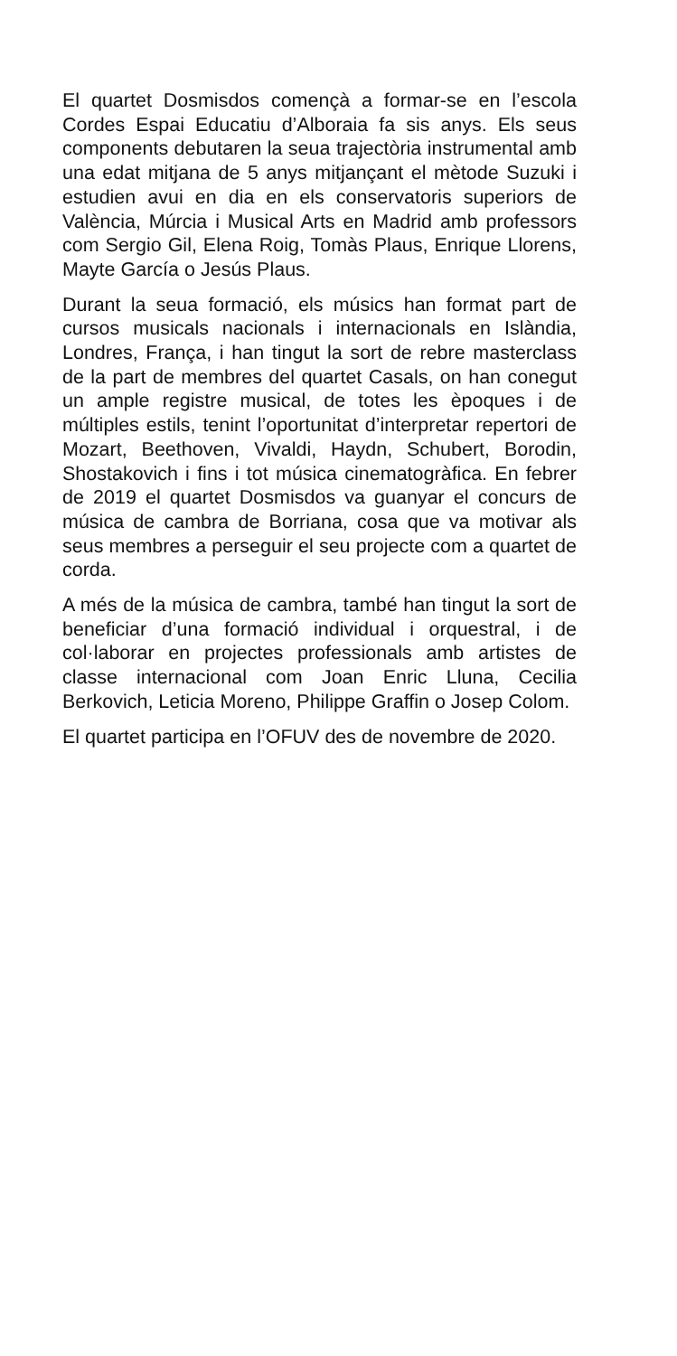El quartet Dosmisdos començà a formar-se en l’escola Cordes Espai Educatiu d’Alboraia fa sis anys. Els seus components debutaren la seua trajectòria instrumental amb una edat mitjana de 5 anys mitjançant el mètode Suzuki i estudien avui en dia en els conservatoris superiors de València, Múrcia i Musical Arts en Madrid amb professors com Sergio Gil, Elena Roig, Tomàs Plaus, Enrique Llorens, Mayte García o Jesús Plaus.
Durant la seua formació, els músics han format part de cursos musicals nacionals i internacionals en Islàndia, Londres, França, i han tingut la sort de rebre masterclass de la part de membres del quartet Casals, on han conegut un ample registre musical, de totes les èpoques i de múltiples estils, tenint l’oportunitat d’interpretar repertori de Mozart, Beethoven, Vivaldi, Haydn, Schubert, Borodin, Shostakovich i fins i tot música cinematogràfica. En febrer de 2019 el quartet Dosmisdos va guanyar el concurs de música de cambra de Borriana, cosa que va motivar als seus membres a perseguir el seu projecte com a quartet de corda.
A més de la música de cambra, també han tingut la sort de beneficiar d’una formació individual i orquestral, i de col·laborar en projectes professionals amb artistes de classe internacional com Joan Enric Lluna, Cecilia Berkovich, Leticia Moreno, Philippe Graffin o Josep Colom.
El quartet participa en l’OFUV des de novembre de 2020.